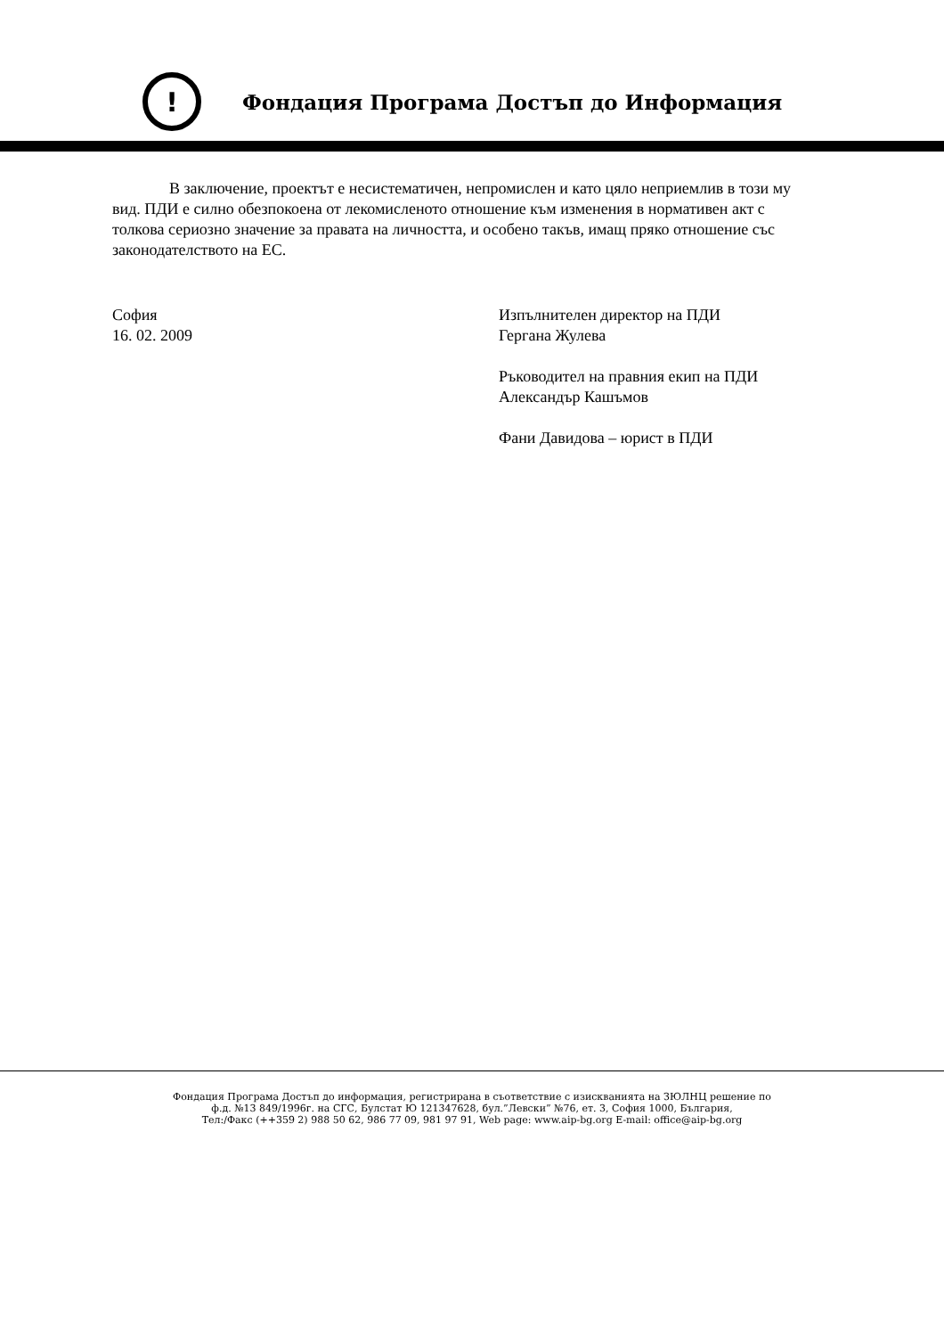!
Фондация Програма Достъп до Информация
В заключение, проектът е несистематичен, непромислен и като цяло неприемлив в този му вид. ПДИ е силно обезпокоена от лекомисленото отношение към изменения в нормативен акт с толкова сериозно значение за правата на личността, и особено такъв, имащ пряко отношение със законодателството на ЕС.
София
16. 02. 2009
Изпълнителен директор на ПДИ
Гергана Жулева
Ръководител на правния екип на ПДИ
Александър Кашъмов
Фани Давидова – юрист в ПДИ
Фондация Програма Достъп до информация, регистрирана в съответствие с изискванията на ЗЮЛНЦ решение по
ф.д. №13 849/1996г. на СГС, Булстат Ю 121347628, бул.”Левски” №76, ет. 3, София 1000, България,
Тел:/Факс (++359 2) 988 50 62, 986 77 09, 981 97 91, Web page: www.aip-bg.org E-mail: office@aip-bg.org